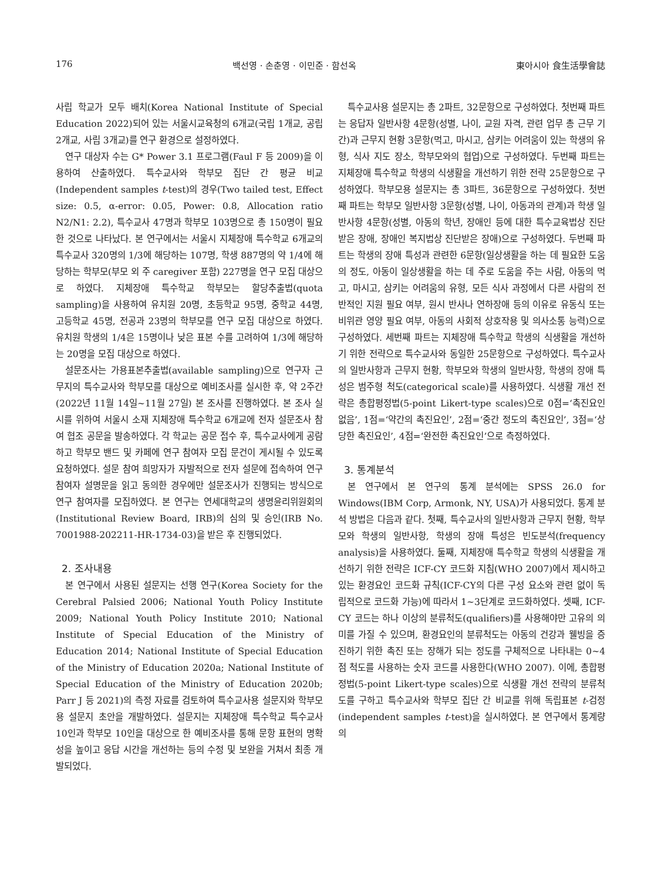176 백선영 · 손춘영 · 이민준 · 함선옥 東아시아 食生活學會誌
사립 학교가 모두 배치(Korea National Institute of Special Education 2022)되어 있는 서울시교육청의 6개교(국립 1개교, 공립 2개교, 사립 3개교)를 연구 환경으로 설정하였다.
연구 대상자 수는 G* Power 3.1 프로그램(Faul F 등 2009)을 이용하여 산출하였다. 특수교사와 학부모 집단 간 평균 비교(Independent samples t-test)의 경우(Two tailed test, Effect size: 0.5, α-error: 0.05, Power: 0.8, Allocation ratio N2/N1: 2.2), 특수교사 47명과 학부모 103명으로 총 150명이 필요한 것으로 나타났다. 본 연구에서는 서울시 지체장애 특수학교 6개교의 특수교사 320명의 1/3에 해당하는 107명, 학생 887명의 약 1/4에 해당하는 학부모(부모 외 주 caregiver 포함) 227명을 연구 모집 대상으로 하였다. 지체장애 특수학교 학부모는 할당추출법(quota sampling)을 사용하여 유치원 20명, 초등학교 95명, 중학교 44명, 고등학교 45명, 전공과 23명의 학부모를 연구 모집 대상으로 하였다. 유치원 학생의 1/4은 15명이나 낮은 표본 수를 고려하여 1/3에 해당하는 20명을 모집 대상으로 하였다.
설문조사는 가용표본추출법(available sampling)으로 연구자 근무지의 특수교사와 학부모를 대상으로 예비조사를 실시한 후, 약 2주간(2022년 11월 14일~11월 27일) 본 조사를 진행하였다. 본 조사 실시를 위하여 서울시 소재 지체장애 특수학교 6개교에 전자 설문조사 참여 협조 공문을 발송하였다. 각 학교는 공문 접수 후, 특수교사에게 공람하고 학부모 밴드 및 카페에 연구 참여자 모집 문건이 게시될 수 있도록 요청하였다. 설문 참여 희망자가 자발적으로 전자 설문에 접속하여 연구 참여자 설명문을 읽고 동의한 경우에만 설문조사가 진행되는 방식으로 연구 참여자를 모집하였다. 본 연구는 연세대학교의 생명윤리위원회의(Institutional Review Board, IRB)의 심의 및 승인(IRB No. 7001988-202211-HR-1734-03)을 받은 후 진행되었다.
2. 조사내용
본 연구에서 사용된 설문지는 선행 연구(Korea Society for the Cerebral Palsied 2006; National Youth Policy Institute 2009; National Youth Policy Institute 2010; National Institute of Special Education of the Ministry of Education 2014; National Institute of Special Education of the Ministry of Education 2020a; National Institute of Special Education of the Ministry of Education 2020b; Parr J 등 2021)의 측정 자료를 검토하여 특수교사용 설문지와 학부모용 설문지 초안을 개발하였다. 설문지는 지체장애 특수학교 특수교사 10인과 학부모 10인을 대상으로 한 예비조사를 통해 문항 표현의 명확성을 높이고 응답 시간을 개선하는 등의 수정 및 보완을 거쳐서 최종 개발되었다.
특수교사용 설문지는 총 2파트, 32문항으로 구성하였다. 첫번째 파트는 응답자 일반사항 4문항(성별, 나이, 교원 자격, 관련 업무 총 근무 기간)과 근무지 현황 3문항(먹고, 마시고, 삼키는 어려움이 있는 학생의 유형, 식사 지도 장소, 학부모와의 협업)으로 구성하였다. 두번째 파트는 지체장애 특수학교 학생의 식생활을 개선하기 위한 전략 25문항으로 구성하였다. 학부모용 설문지는 총 3파트, 36문항으로 구성하였다. 첫번째 파트는 학부모 일반사항 3문항(성별, 나이, 아동과의 관계)과 학생 일반사항 4문항(성별, 아동의 학년, 장애인 등에 대한 특수교육법상 진단받은 장애, 장애인 복지법상 진단받은 장애)으로 구성하였다. 두번째 파트는 학생의 장애 특성과 관련한 6문항(일상생활을 하는 데 필요한 도움의 정도, 아동이 일상생활을 하는 데 주로 도움을 주는 사람, 아동의 먹고, 마시고, 삼키는 어려움의 유형, 모든 식사 과정에서 다른 사람의 전반적인 지원 필요 여부, 원시 반사나 연하장애 등의 이유로 유동식 또는 비위관 영양 필요 여부, 아동의 사회적 상호작용 및 의사소통 능력)으로 구성하였다. 세번째 파트는 지체장애 특수학교 학생의 식생활을 개선하기 위한 전략으로 특수교사와 동일한 25문항으로 구성하였다. 특수교사의 일반사항과 근무지 현황, 학부모와 학생의 일반사항, 학생의 장애 특성은 범주형 척도(categorical scale)를 사용하였다. 식생활 개선 전략은 총합평정법(5-point Likert-type scales)으로 0점=‘촉진요인 없음’, 1점=‘약간의 촉진요인’, 2점=‘중간 정도의 촉진요인’, 3점=‘상당한 촉진요인’, 4점=‘완전한 촉진요인’으로 측정하였다.
3. 통계분석
본 연구에서 본 연구의 통계 분석에는 SPSS 26.0 for Windows(IBM Corp, Armonk, NY, USA)가 사용되었다. 통계 분석 방법은 다음과 같다. 첫째, 특수교사의 일반사항과 근무지 현황, 학부모와 학생의 일반사항, 학생의 장애 특성은 빈도분석(frequency analysis)을 사용하였다. 둘째, 지체장애 특수학교 학생의 식생활을 개선하기 위한 전략은 ICF-CY 코드화 지침(WHO 2007)에서 제시하고 있는 환경요인 코드화 규칙(ICF-CY의 다른 구성 요소와 관련 없이 독립적으로 코드화 가능)에 따라서 1~3단계로 코드화하였다. 셋째, ICF-CY 코드는 하나 이상의 분류척도(qualifiers)를 사용해야만 고유의 의미를 가질 수 있으며, 환경요인의 분류척도는 아동의 건강과 웰빙을 증진하기 위한 촉진 또는 장해가 되는 정도를 구체적으로 나타내는 0~4점 척도를 사용하는 숫자 코드를 사용한다(WHO 2007). 이에, 총합평정법(5-point Likert-type scales)으로 식생활 개선 전략의 분류척도를 구하고 특수교사와 학부모 집단 간 비교를 위해 독립표본 t-검정(independent samples t-test)을 실시하였다. 본 연구에서 통계량의